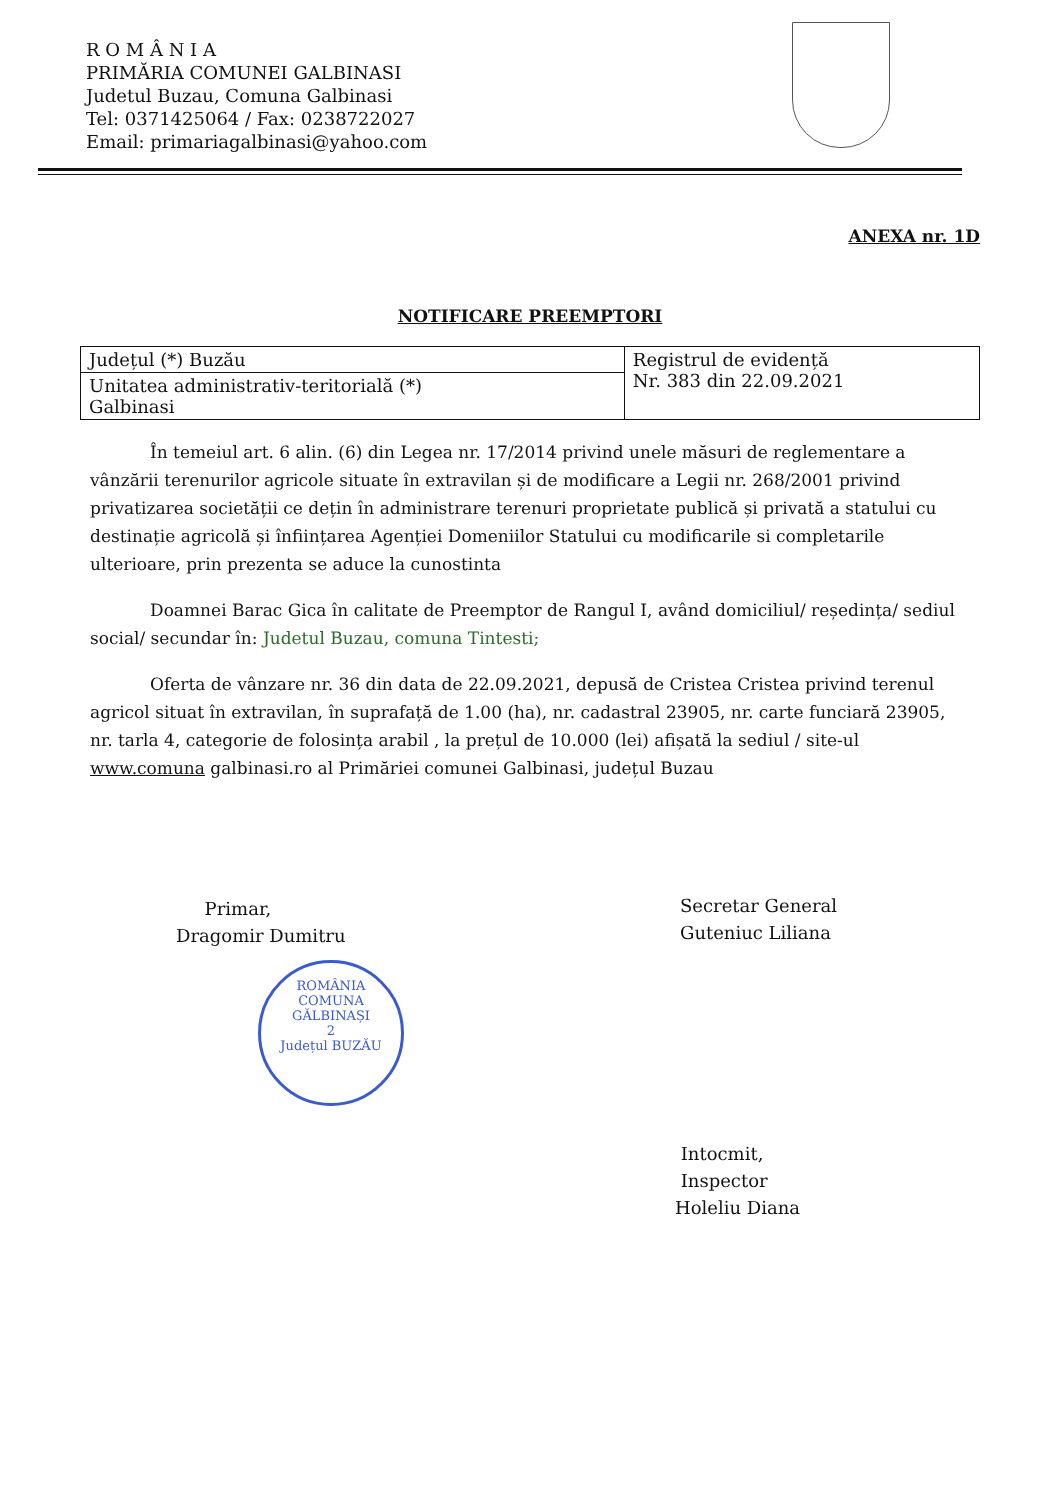R O M Â N I A
PRIMĂRIA COMUNEI GALBINASI
Judetul Buzau, Comuna Galbinasi
Tel: 0371425064 / Fax: 0238722027
Email: primariagalbinasi@yahoo.com
ANEXA nr. 1D
NOTIFICARE PREEMPTORI
| Județul (*) Buzău | Registrul de evidență Nr. 383 din 22.09.2021 |
| Unitatea administrativ-teritorială (*) Galbinasi | |
În temeiul art. 6 alin. (6) din Legea nr. 17/2014 privind unele măsuri de reglementare a vânzării terenurilor agricole situate în extravilan și de modificare a Legii nr. 268/2001 privind privatizarea societății ce dețin în administrare terenuri proprietate publică și privată a statului cu destinație agricolă și înființarea Agenției Domeniilor Statului cu modificarile si completarile ulterioare, prin prezenta se aduce la cunostinta
Doamnei Barac Gica în calitate de Preemptor de Rangul I, având domiciliul/ reședința/ sediul social/ secundar în: Judetul Buzau, comuna Tintesti;
Oferta de vânzare nr. 36 din data de 22.09.2021, depusă de Cristea Cristea privind terenul agricol situat în extravilan, în suprafață de 1.00 (ha), nr. cadastral 23905, nr. carte funciară 23905, nr. tarla 4, categorie de folosința arabil , la prețul de 10.000 (lei) afișată la sediul / site-ul www.comuna galbinasi.ro al Primăriei comunei Galbinasi, județul Buzau
Primar,
Dragomir Dumitru
Secretar General
Guteniuc Liliana
ROMÂNIA
COMUNA
GĂLBINAȘI
2
Județul BUZĂU
Intocmit,
Inspector
Holeliu Diana